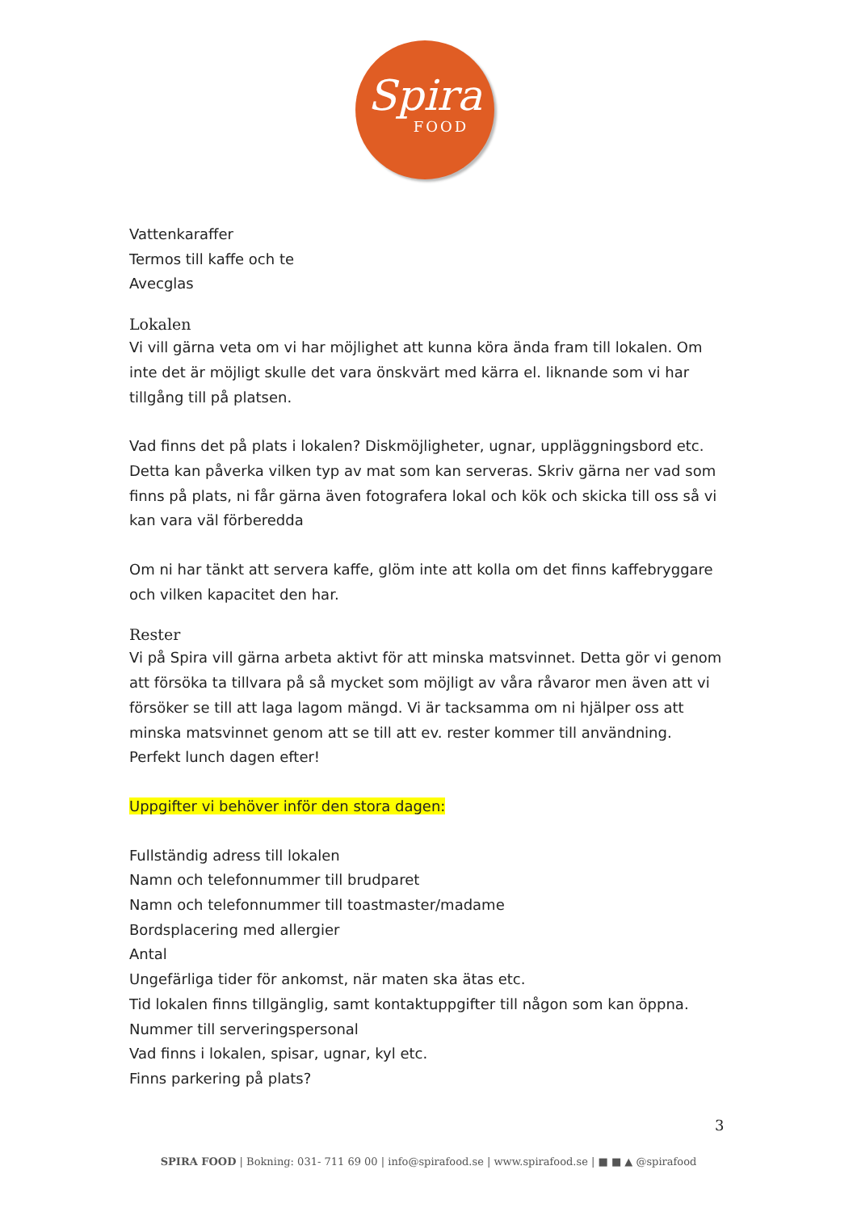Spira
FOOD
Vattenkaraffer
Termos till kaffe och te
Avecglas
Lokalen
Vi vill gärna veta om vi har möjlighet att kunna köra ända fram till lokalen. Om inte det är möjligt skulle det vara önskvärt med kärra el. liknande som vi har tillgång till på platsen.
Vad finns det på plats i lokalen? Diskmöjligheter, ugnar, uppläggningsbord etc.
Detta kan påverka vilken typ av mat som kan serveras. Skriv gärna ner vad som finns på plats, ni får gärna även fotografera lokal och kök och skicka till oss så vi kan vara väl förberedda
Om ni har tänkt att servera kaffe, glöm inte att kolla om det finns kaffebryggare och vilken kapacitet den har.
Rester
Vi på Spira vill gärna arbeta aktivt för att minska matsvinnet. Detta gör vi genom att försöka ta tillvara på så mycket som möjligt av våra råvaror men även att vi försöker se till att laga lagom mängd. Vi är tacksamma om ni hjälper oss att minska matsvinnet genom att se till att ev. rester kommer till användning. Perfekt lunch dagen efter!
Uppgifter vi behöver inför den stora dagen:
Fullständig adress till lokalen
Namn och telefonnummer till brudparet
Namn och telefonnummer till toastmaster/madame
Bordsplacering med allergier
Antal
Ungefärliga tider för ankomst, när maten ska ätas etc.
Tid lokalen finns tillgänglig, samt kontaktuppgifter till någon som kan öppna.
Nummer till serveringspersonal
Vad finns i lokalen, spisar, ugnar, kyl etc.
Finns parkering på plats?
3
SPIRA FOOD | Bokning: 031- 711 69 00 | info@spirafood.se | www.spirafood.se | ■ ■ ▲ @spirafood